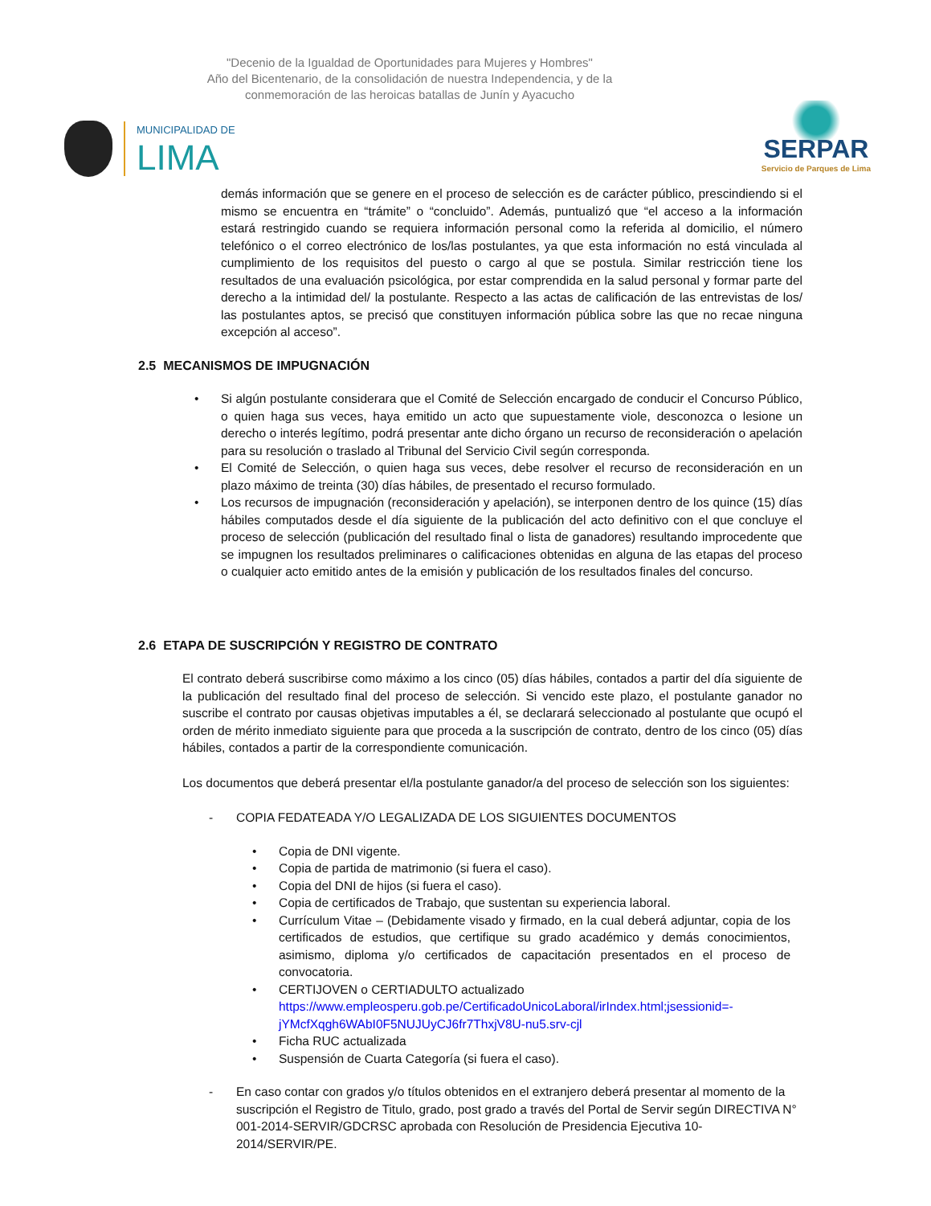"Decenio de la Igualdad de Oportunidades para Mujeres y Hombres"
Año del Bicentenario, de la consolidación de nuestra Independencia, y de la
conmemoración de las heroicas batallas de Junín y Ayacucho
MUNICIPALIDAD DE
LIMA
SERPAR
Servicio de Parques de Lima
demás información que se genere en el proceso de selección es de carácter público, prescindiendo si el mismo se encuentra en “trámite” o “concluido”. Además, puntualizó que “el acceso a la información estará restringido cuando se requiera información personal como la referida al domicilio, el número telefónico o el correo electrónico de los/las postulantes, ya que esta información no está vinculada al cumplimiento de los requisitos del puesto o cargo al que se postula. Similar restricción tiene los resultados de una evaluación psicológica, por estar comprendida en la salud personal y formar parte del derecho a la intimidad del/ la postulante. Respecto a las actas de calificación de las entrevistas de los/ las postulantes aptos, se precisó que constituyen información pública sobre las que no recae ninguna excepción al acceso”.
2.5 MECANISMOS DE IMPUGNACIÓN
• Si algún postulante considerara que el Comité de Selección encargado de conducir el Concurso Público, o quien haga sus veces, haya emitido un acto que supuestamente viole, desconozca o lesione un derecho o interés legítimo, podrá presentar ante dicho órgano un recurso de reconsideración o apelación para su resolución o traslado al Tribunal del Servicio Civil según corresponda.
• El Comité de Selección, o quien haga sus veces, debe resolver el recurso de reconsideración en un plazo máximo de treinta (30) días hábiles, de presentado el recurso formulado.
• Los recursos de impugnación (reconsideración y apelación), se interponen dentro de los quince (15) días hábiles computados desde el día siguiente de la publicación del acto definitivo con el que concluye el proceso de selección (publicación del resultado final o lista de ganadores) resultando improcedente que se impugnen los resultados preliminares o calificaciones obtenidas en alguna de las etapas del proceso o cualquier acto emitido antes de la emisión y publicación de los resultados finales del concurso.
2.6 ETAPA DE SUSCRIPCIÓN Y REGISTRO DE CONTRATO
El contrato deberá suscribirse como máximo a los cinco (05) días hábiles, contados a partir del día siguiente de la publicación del resultado final del proceso de selección. Si vencido este plazo, el postulante ganador no suscribe el contrato por causas objetivas imputables a él, se declarará seleccionado al postulante que ocupó el orden de mérito inmediato siguiente para que proceda a la suscripción de contrato, dentro de los cinco (05) días hábiles, contados a partir de la correspondiente comunicación.
Los documentos que deberá presentar el/la postulante ganador/a del proceso de selección son los siguientes:
- COPIA FEDATEADA Y/O LEGALIZADA DE LOS SIGUIENTES DOCUMENTOS
• Copia de DNI vigente.
• Copia de partida de matrimonio (si fuera el caso).
• Copia del DNI de hijos (si fuera el caso).
• Copia de certificados de Trabajo, que sustentan su experiencia laboral.
• Currículum Vitae – (Debidamente visado y firmado, en la cual deberá adjuntar, copia de los certificados de estudios, que certifique su grado académico y demás conocimientos, asimismo, diploma y/o certificados de capacitación presentados en el proceso de convocatoria.
• CERTIJOVEN o CERTIADULTO actualizado
https://www.empleosperu.gob.pe/CertificadoUnicoLaboral/irIndex.html;jsessionid=-jYMcfXqgh6WAbI0F5NUJUyCJ6fr7ThxjV8U-nu5.srv-cjl
• Ficha RUC actualizada
• Suspensión de Cuarta Categoría (si fuera el caso).
- En caso contar con grados y/o títulos obtenidos en el extranjero deberá presentar al momento de la suscripción el Registro de Titulo, grado, post grado a través del Portal de Servir según DIRECTIVA N° 001-2014-SERVIR/GDCRSC aprobada con Resolución de Presidencia Ejecutiva 10-2014/SERVIR/PE.